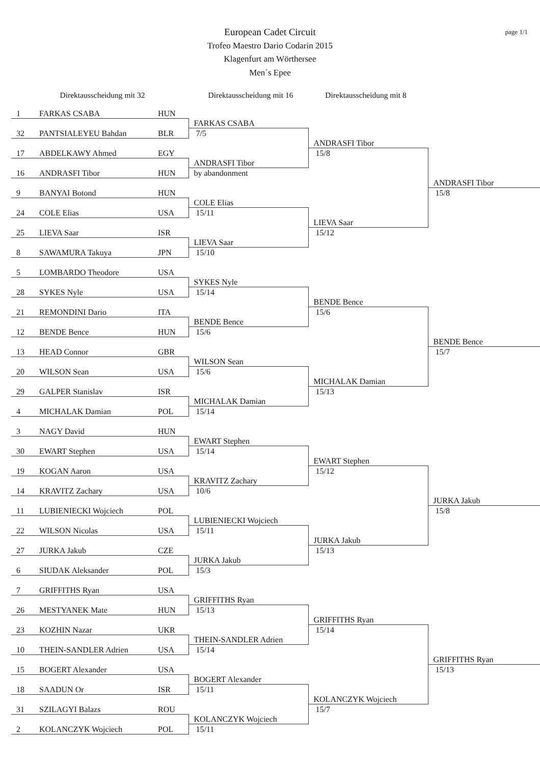page 1/1
European Cadet Circuit
Trofeo Maestro Dario Codarin 2015
Klagenfurt am Wörthersee
Men´s Epee
Direktausscheidung mit 32 Direktausscheidung mit 16
Direktausscheidung mit 8
| 1 | FARKAS CSABA | HUN | | | |
| | | | FARKAS CSABA | | |
| 32 | PANTSIALEYEU Bahdan | BLR | 7/5 | | |
| | | | | ANDRASFI Tibor | |
| 17 | ABDELKAWY Ahmed | EGY | | 15/8 | |
| | | | ANDRASFI Tibor | | |
| 16 | ANDRASFI Tibor | HUN | by abandonment | | |
| | | | | | ANDRASFI Tibor |
| 9 | BANYAI Botond | HUN | | | 15/8 |
| | | | COLE Elias | | |
| 24 | COLE Elias | USA | 15/11 | | |
| | | | | LIEVA Saar | |
| 25 | LIEVA Saar | ISR | | 15/12 | |
| | | | LIEVA Saar | | |
| 8 | SAWAMURA Takuya | JPN | 15/10 | | |
| 5 | LOMBARDO Theodore | USA | | | |
| | | | SYKES Nyle | | |
| 28 | SYKES Nyle | USA | 15/14 | | |
| | | | | BENDE Bence | |
| 21 | REMONDINI Dario | ITA | | 15/6 | |
| | | | BENDE Bence | | |
| 12 | BENDE Bence | HUN | 15/6 | | |
| | | | | | BENDE Bence |
| 13 | HEAD Connor | GBR | | | 15/7 |
| | | | WILSON Sean | | |
| 20 | WILSON Sean | USA | 15/6 | | |
| | | | | MICHALAK Damian | |
| 29 | GALPER Stanislav | ISR | | 15/13 | |
| | | | MICHALAK Damian | | |
| 4 | MICHALAK Damian | POL | 15/14 | | |
| 3 | NAGY David | HUN | | | |
| | | | EWART Stephen | | |
| 30 | EWART Stephen | USA | 15/14 | | |
| | | | | EWART Stephen | |
| 19 | KOGAN Aaron | USA | | 15/12 | |
| | | | KRAVITZ Zachary | | |
| 14 | KRAVITZ Zachary | USA | 10/6 | | |
| | | | | | JURKA Jakub |
| 11 | LUBIENIECKI Wojciech | POL | | | 15/8 |
| | | | LUBIENIECKI Wojciech | | |
| 22 | WILSON Nicolas | USA | 15/11 | | |
| | | | | JURKA Jakub | |
| 27 | JURKA Jakub | CZE | | 15/13 | |
| | | | JURKA Jakub | | |
| 6 | SIUDAK Aleksander | POL | 15/3 | | |
| 7 | GRIFFITHS Ryan | USA | | | |
| | | | GRIFFITHS Ryan | | |
| 26 | MESTYANEK Mate | HUN | 15/13 | | |
| | | | | GRIFFITHS Ryan | |
| 23 | KOZHIN Nazar | UKR | | 15/14 | |
| | | | THEIN-SANDLER Adrien | | |
| 10 | THEIN-SANDLER Adrien | USA | 15/14 | | |
| | | | | | GRIFFITHS Ryan |
| 15 | BOGERT Alexander | USA | | | 15/13 |
| | | | BOGERT Alexander | | |
| 18 | SAADUN Or | ISR | 15/11 | | |
| | | | | KOLANCZYK Wojciech | |
| 31 | SZILAGYI Balazs | ROU | | 15/7 | |
| | | | KOLANCZYK Wojciech | | |
| 2 | KOLANCZYK Wojciech | POL | 15/11 | | |